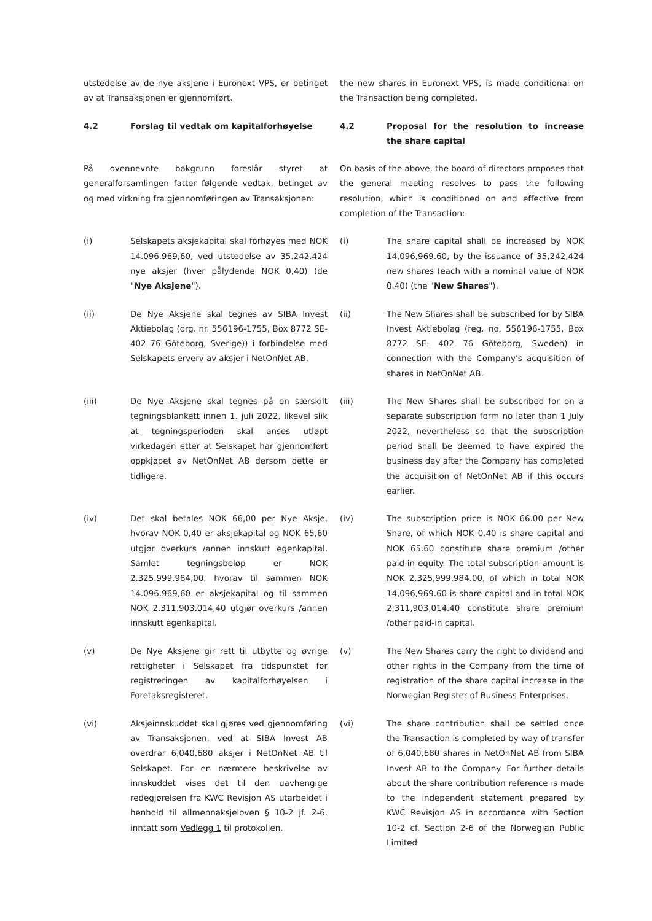utstedelse av de nye aksjene i Euronext VPS, er betinget av at Transaksjonen er gjennomført.
the new shares in Euronext VPS, is made conditional on the Transaction being completed.
4.2 Forslag til vedtak om kapitalforhøyelse 4.2 Proposal for the resolution to increase the share capital
På ovennevnte bakgrunn foreslår styret at generalforsamlingen fatter følgende vedtak, betinget av og med virkning fra gjennomføringen av Transaksjonen:
On basis of the above, the board of directors proposes that the general meeting resolves to pass the following resolution, which is conditioned on and effective from completion of the Transaction:
(i) Selskapets aksjekapital skal forhøyes med NOK 14.096.969,60, ved utstedelse av 35.242.424 nye aksjer (hver pålydende NOK 0,40) (de "Nye Aksjene").
(i) The share capital shall be increased by NOK 14,096,969.60, by the issuance of 35,242,424 new shares (each with a nominal value of NOK 0.40) (the "New Shares").
(ii) De Nye Aksjene skal tegnes av SIBA Invest Aktiebolag (org. nr. 556196-1755, Box 8772 SE-402 76 Göteborg, Sverige)) i forbindelse med Selskapets erverv av aksjer i NetOnNet AB.
(ii) The New Shares shall be subscribed for by SIBA Invest Aktiebolag (reg. no. 556196-1755, Box 8772 SE- 402 76 Göteborg, Sweden) in connection with the Company's acquisition of shares in NetOnNet AB.
(iii) De Nye Aksjene skal tegnes på en særskilt tegningsblankett innen 1. juli 2022, likevel slik at tegningsperioden skal anses utløpt virkedagen etter at Selskapet har gjennomført oppkjøpet av NetOnNet AB dersom dette er tidligere.
(iii) The New Shares shall be subscribed for on a separate subscription form no later than 1 July 2022, nevertheless so that the subscription period shall be deemed to have expired the business day after the Company has completed the acquisition of NetOnNet AB if this occurs earlier.
(iv) Det skal betales NOK 66,00 per Nye Aksje, hvorav NOK 0,40 er aksjekapital og NOK 65,60 utgjør overkurs /annen innskutt egenkapital. Samlet tegningsbeløp er NOK 2.325.999.984,00, hvorav til sammen NOK 14.096.969,60 er aksjekapital og til sammen NOK 2.311.903.014,40 utgjør overkurs /annen innskutt egenkapital.
(iv) The subscription price is NOK 66.00 per New Share, of which NOK 0.40 is share capital and NOK 65.60 constitute share premium /other paid-in equity. The total subscription amount is NOK 2,325,999,984.00, of which in total NOK 14,096,969.60 is share capital and in total NOK 2,311,903,014.40 constitute share premium /other paid-in capital.
(v) De Nye Aksjene gir rett til utbytte og øvrige rettigheter i Selskapet fra tidspunktet for registreringen av kapitalforhøyelsen i Foretaksregisteret.
(v) The New Shares carry the right to dividend and other rights in the Company from the time of registration of the share capital increase in the Norwegian Register of Business Enterprises.
(vi) Aksjeinnskuddet skal gjøres ved gjennomføring av Transaksjonen, ved at SIBA Invest AB overdrar 6,040,680 aksjer i NetOnNet AB til Selskapet. For en nærmere beskrivelse av innskuddet vises det til den uavhengige redegjørelsen fra KWC Revisjon AS utarbeidet i henhold til allmennaksjeloven § 10-2 jf. 2-6, inntatt som Vedlegg 1 til protokollen.
(vi) The share contribution shall be settled once the Transaction is completed by way of transfer of 6,040,680 shares in NetOnNet AB from SIBA Invest AB to the Company. For further details about the share contribution reference is made to the independent statement prepared by KWC Revisjon AS in accordance with Section 10-2 cf. Section 2-6 of the Norwegian Public Limited